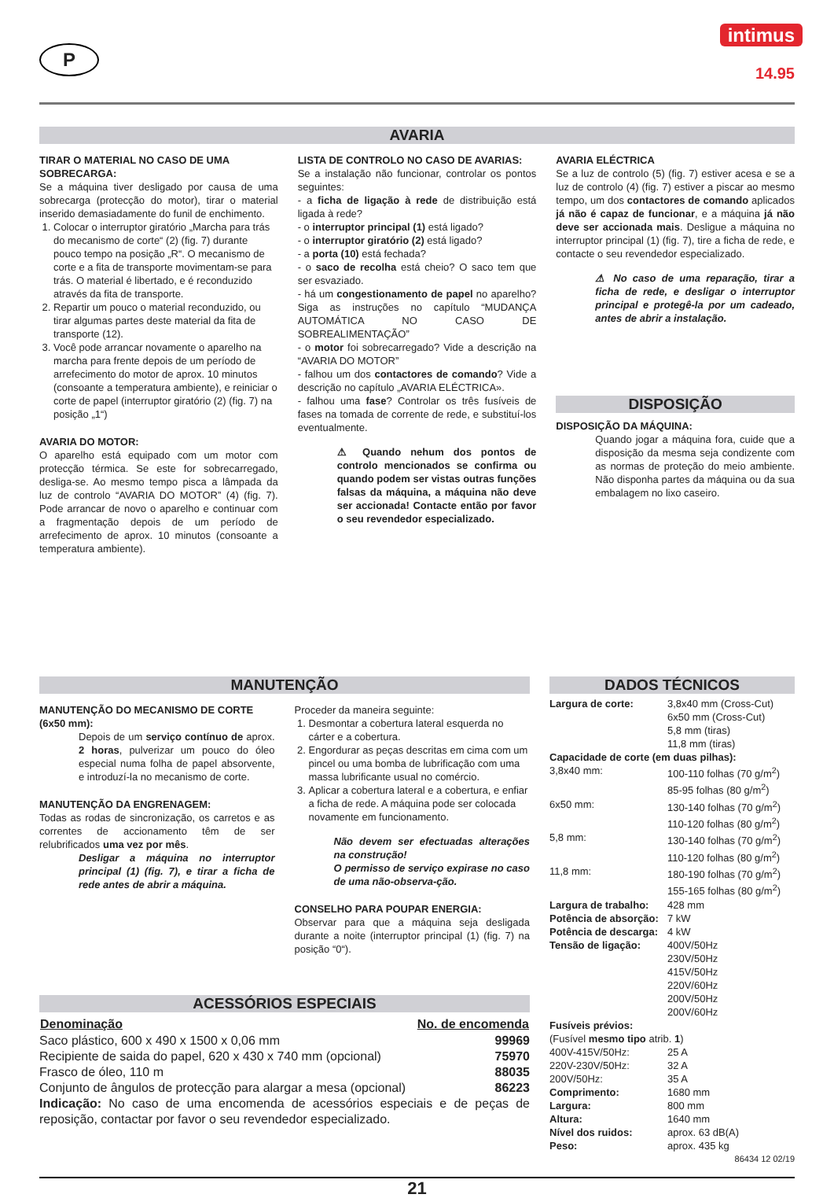P
intimus
14.95
AVARIA
TIRAR O MATERIAL NO CASO DE UMA SOBRECARGA:
Se a máquina tiver desligado por causa de uma sobrecarga (protecção do motor), tirar o material inserido demasiadamente do funil de enchimento.
1. Colocar o interruptor giratório „Marcha para trás do mecanismo de corte“ (2) (fig. 7) durante pouco tempo na posição „R“. O mecanismo de corte e a fita de transporte movimentam-se para trás. O material é libertado, e é reconduzido através da fita de transporte.
2. Repartir um pouco o material reconduzido, ou tirar algumas partes deste material da fita de transporte (12).
3. Você pode arrancar novamente o aparelho na marcha para frente depois de um período de arrefecimento do motor de aprox. 10 minutos (consoante a temperatura ambiente), e reiniciar o corte de papel (interruptor giratório (2) (fig. 7) na posição „1“)
AVARIA DO MOTOR:
O aparelho está equipado com um motor com protecção térmica. Se este for sobrecarregado, desliga-se. Ao mesmo tempo pisca a lâmpada da luz de controlo “AVARIA DO MOTOR” (4) (fig. 7). Pode arrancar de novo o aparelho e continuar com a fragmentação depois de um período de arrefecimento de aprox. 10 minutos (consoante a temperatura ambiente).
LISTA DE CONTROLO NO CASO DE AVARIAS:
Se a instalação não funcionar, controlar os pontos seguintes:
- a ficha de ligação à rede de distribuição está ligada à rede?
- o interruptor principal (1) está ligado?
- o interruptor giratório (2) está ligado?
- a porta (10) está fechada?
- o saco de recolha está cheio? O saco tem que ser esvaziado.
- há um congestionamento de papel no aparelho? Siga as instruções no capítulo “MUDANÇA AUTOMÁTICA NO CASO DE SOBREALIMENTAÇÃO”
- o motor foi sobrecarregado? Vide a descrição na “AVARIA DO MOTOR”
- falhou um dos contactores de comando? Vide a descrição no capítulo „AVARIA ELÉCTRICA».
- falhou uma fase? Controlar os três fusíveis de fases na tomada de corrente de rede, e substituí-los eventualmente.
⚠ Quando nehum dos pontos de controlo mencionados se confirma ou quando podem ser vistas outras funções falsas da máquina, a máquina não deve ser accionada! Contacte então por favor o seu revendedor especializado.
AVARIA ELÉCTRICA
Se a luz de controlo (5) (fig. 7) estiver acesa e se a luz de controlo (4) (fig. 7) estiver a piscar ao mesmo tempo, um dos contactores de comando aplicados já não é capaz de funcionar, e a máquina já não deve ser accionada mais. Desligue a máquina no interruptor principal (1) (fig. 7), tire a ficha de rede, e contacte o seu revendedor especializado.
⚠ No caso de uma reparação, tirar a ficha de rede, e desligar o interruptor principal e protegê-la por um cadeado, antes de abrir a instalação.
DISPOSIÇÃO
DISPOSIÇÃO DA MÁQUINA:
Quando jogar a máquina fora, cuide que a disposição da mesma seja condizente com as normas de proteção do meio ambiente. Não disponha partes da máquina ou da sua embalagem no lixo caseiro.
MANUTENÇÃO
MANUTENÇÃO DO MECANISMO DE CORTE (6x50 mm):
Depois de um serviço contínuo de aprox. 2 horas, pulverizar um pouco do óleo especial numa folha de papel absorvente, e introduzí-la no mecanismo de corte.
MANUTENÇÃO DA ENGRENAGEM:
Todas as rodas de sincronização, os carretos e as correntes de accionamento têm de ser relubrificados uma vez por mês.
Desligar a máquina no interruptor principal (1) (fig. 7), e tirar a ficha de rede antes de abrir a máquina.
Proceder da maneira seguinte:
1. Desmontar a cobertura lateral esquerda no cárter e a cobertura.
2. Engordurar as peças descritas em cima com um pincel ou uma bomba de lubrificação com uma massa lubrificante usual no comércio.
3. Aplicar a cobertura lateral e a cobertura, e enfiar a ficha de rede. A máquina pode ser colocada novamente em funcionamento.
Não devem ser efectuadas alterações na construção!
O permisso de serviço expirase no caso de uma não-observa-ção.
CONSELHO PARA POUPAR ENERGIA:
Observar para que a máquina seja desligada durante a noite (interruptor principal (1) (fig. 7) na posição “0“).
ACESSÓRIOS ESPECIAIS
| Denominação | No. de encomenda |
| --- | --- |
| Saco plástico, 600 x 490 x 1500 x 0,06 mm | 99969 |
| Recipiente de saida do papel, 620 x 430 x 740 mm (opcional) | 75970 |
| Frasco de óleo, 110 m | 88035 |
| Conjunto de ângulos de protecção para alargar a mesa (opcional) | 86223 |
Indicação: No caso de uma encomenda de acessórios especiais e de peças de reposição, contactar por favor o seu revendedor especializado.
DADOS TÉCNICOS
| Largura de corte: | 3,8x40 mm (Cross-Cut) 6x50 mm (Cross-Cut) 5,8 mm (tiras) 11,8 mm (tiras) |
| Capacidade de corte (em duas pilhas): | |
| 3,8x40 mm: | 100-110 folhas (70 g/m<sup>2</sup>) 85-95 folhas (80 g/m<sup>2</sup>) |
| 6x50 mm: | 130-140 folhas (70 g/m<sup>2</sup>) 110-120 folhas (80 g/m<sup>2</sup>) |
| 5,8 mm: | 130-140 folhas (70 g/m<sup>2</sup>) 110-120 folhas (80 g/m<sup>2</sup>) |
| 11,8 mm: | 180-190 folhas (70 g/m<sup>2</sup>) 155-165 folhas (80 g/m<sup>2</sup>) |
| Largura de trabalho: | 428 mm |
| Potência de absorção: | 7 kW |
| Potência de descarga: | 4 kW |
| Tensão de ligação: | 400V/50Hz 230V/50Hz 415V/50Hz 220V/60Hz 200V/50Hz 200V/60Hz |
| Fusíveis prévios: (Fusível mesmo tipo atrib. 1 ) | |
| 400V-415V/50Hz: | 25 A |
| 220V-230V/50Hz: | 32 A |
| 200V/50Hz: | 35 A |
| Comprimento: | 1680 mm |
| Largura: | 800 mm |
| Altura: | 1640 mm |
| Nível dos ruidos: | aprox. 63 dB(A) |
| Peso: | aprox. 435 kg |
86434 12 02/19
21